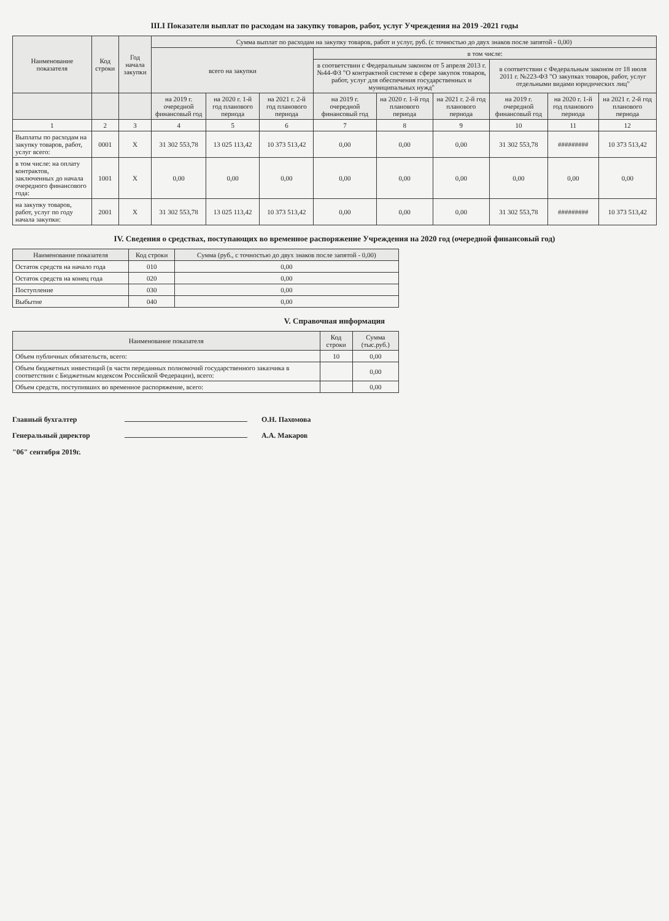III.I Показатели выплат по расходам на закупку товаров, работ, услуг Учреждения на 2019 -2021 годы
| Наименование показателя | Код строки | Год начала закупки | Сумма выплат по расходам на закупку товаров, работ и услуг, руб. (с точностью до двух знаков после запятой - 0,00) | | | | | | | | |
| --- | --- | --- | --- | --- | --- | --- | --- | --- | --- | --- | --- |
| | | | всего на закупки | | | в том числе: | | | | | |
| | | | | | | в соответствии с Федеральным законом от 5 апреля 2013 г. №44-ФЗ "О контрактной системе в сфере закупок товаров, работ, услуг для обеспечения государственных и муниципальных нужд" | | | в соответствии с Федеральным законом от 18 июля 2011 г. №223-ФЗ "О закупках товаров, работ, услуг отдельными видами юридических лиц" | | |
| | | | на 2019 г. очередной финансовый год | на 2020 г. 1-й год планового периода | на 2021 г. 2-й год планового периода | на 2019 г. очередной финансовый год | на 2020 г. 1-й год планового периода | на 2021 г. 2-й год планового периода | на 2019 г. очередной финансовый год | на 2020 г. 1-й год планового периода | на 2021 г. 2-й год планового периода |
| 1 | 2 | 3 | 4 | 5 | 6 | 7 | 8 | 9 | 10 | 11 | 12 |
| Выплаты по расходам на закупку товаров, работ, услуг всего: | 0001 | X | 31 302 553,78 | 13 025 113,42 | 10 373 513,42 | 0,00 | 0,00 | 0,00 | 31 302 553,78 | ######### | 10 373 513,42 |
| в том числе: на оплату контрактов, заключенных до начала очередного финансового года: | 1001 | X | 0,00 | 0,00 | 0,00 | 0,00 | 0,00 | 0,00 | 0,00 | 0,00 | 0,00 |
| на закупку товаров, работ, услуг по году начала закупки: | 2001 | X | 31 302 553,78 | 13 025 113,42 | 10 373 513,42 | 0,00 | 0,00 | 0,00 | 31 302 553,78 | ######### | 10 373 513,42 |
IV. Сведения о средствах, поступающих во временное распоряжение Учреждения на 2020 год (очередной финансовый год)
| Наименование показателя | Код строки | Сумма (руб., с точностью до двух знаков после запятой - 0,00) |
| --- | --- | --- |
| Остаток средств на начало года | 010 | 0,00 |
| Остаток средств на конец года | 020 | 0,00 |
| Поступление | 030 | 0,00 |
| Выбытие | 040 | 0,00 |
V. Справочная информация
| Наименование показателя | Код строки | Сумма (тыс.руб.) |
| --- | --- | --- |
| Объем публичных обязательств, всего: | 10 | 0,00 |
| Объем бюджетных инвестиций (в части переданных полномочий государственного заказчика в соответствии с Бюджетным кодексом Российской Федерации), всего: | | 0,00 |
| Объем средств, поступивших во временное распоряжение, всего: | | 0,00 |
Главный бухгалтер О.Н. Пахомова
Генеральный директор А.А. Макаров
"06" сентября 2019г.